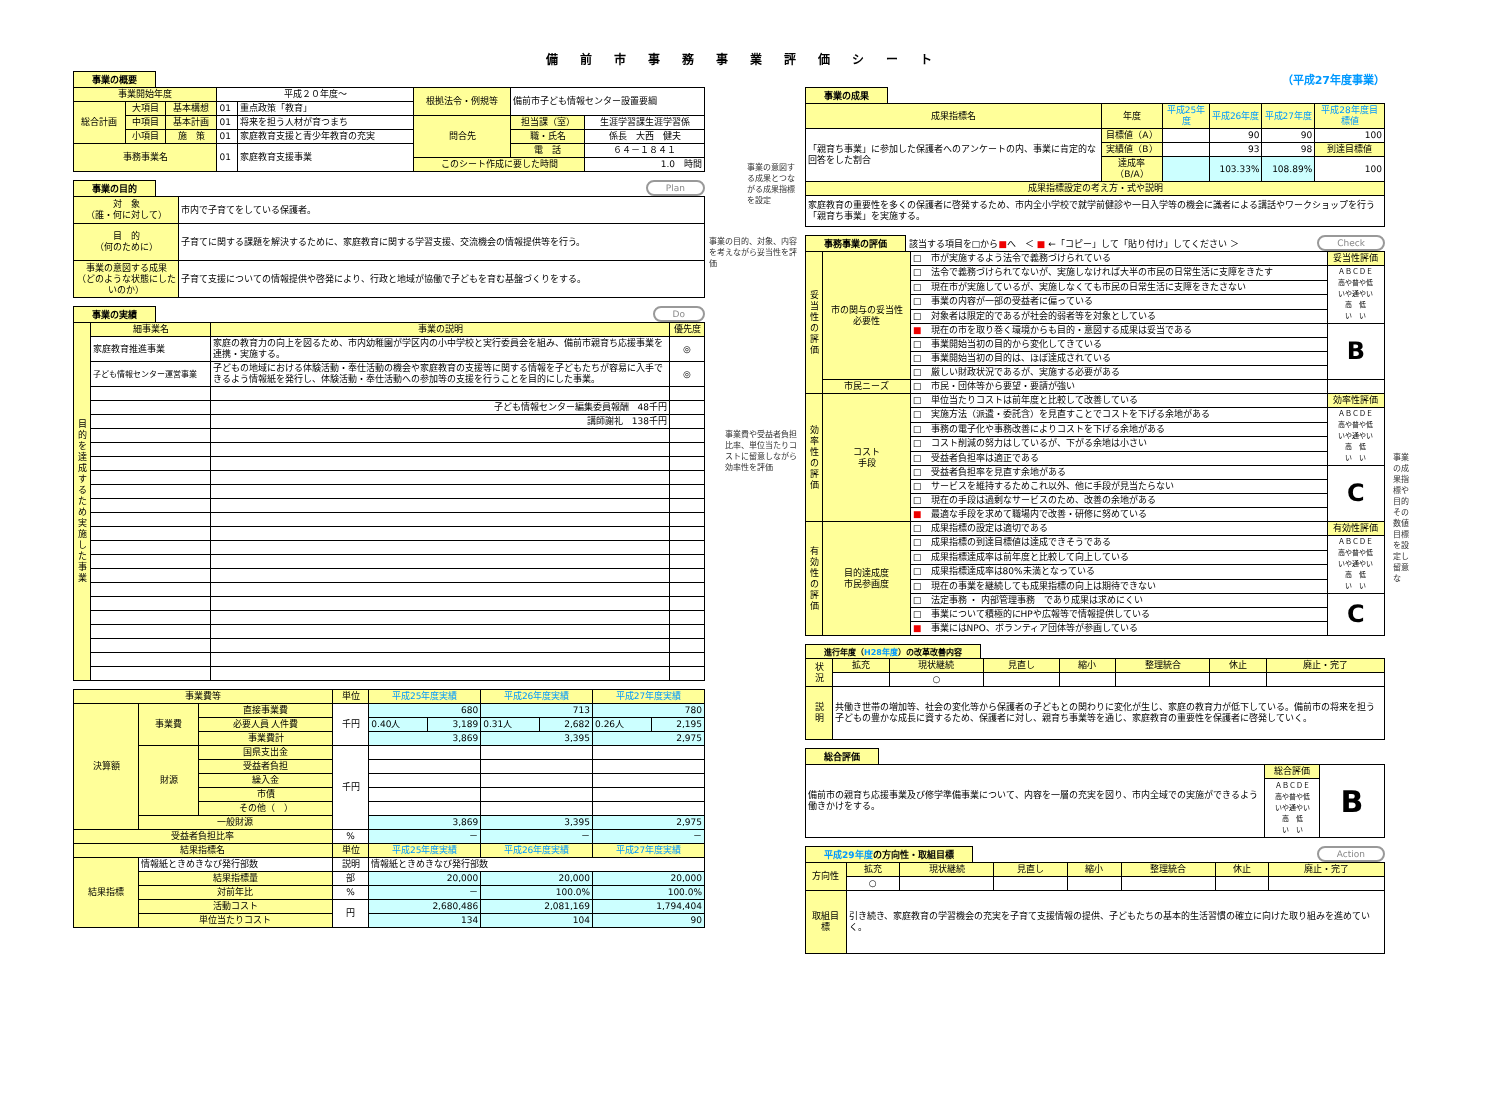備前市事務事業評価シート
事業の概要
| 事業開始年度 | | | 平成２０年度～ | | 根拠法令・例規等 | 備前市子ども情報センター設置要綱 | |
| 総合計画 | 大項目 | 基本構想 | 01 | 重点政策「教育」 | | | |
| | 中項目 | 基本計画 | 01 | 将来を担う人材が育つまち | 問合先 | 担当課（室） | 生涯学習課生涯学習係 |
| | 小項目 | 施 策 | 01 | 家庭教育支援と青少年教育の充実 | | 職・氏名 | 係長 大西 健夫 |
| 事務事業名 | | | 01 | 家庭教育支援事業 | | 電 話 | ６４－１８４１ |
| | | | | | このシート作成に要した時間 | | 1.0 時間 |
事業の目的 Plan
| 対 象 （誰・何に対して） | 市内で子育てをしている保護者。 |
| 目 的 （何のために） | 子育てに関する課題を解決するために、家庭教育に関する学習支援、交流機会の情報提供等を行う。 |
| 事業の意図する成果 （どのような状態にしたいのか） | 子育て支援についての情報提供や啓発により、行政と地域が協働で子どもを育む基盤づくりをする。 |
事業の実績 Do
| 目的を達成するため実施した事業 | 細事業名 | 事業の説明 | 優先度 |
| --- | --- | --- | --- |
| | 家庭教育推進事業 | 家庭の教育力の向上を図るため、市内幼稚園が学区内の小中学校と実行委員会を組み、備前市親育ち応援事業を連携・実施する。 | ◎ |
| | 子ども情報センター運営事業 | 子どもの地域における体験活動・奉仕活動の機会や家庭教育の支援等に関する情報を子どもたちが容易に入手できるよう情報紙を発行し、体験活動・奉仕活動への参加等の支援を行うことを目的にした事業。 | ◎ |
| | | 子ども情報センター編集委員報酬 48千円 | |
| | | 講師謝礼 138千円 | |
| 事業費等 | | | 単位 | 平成25年度実績 | | 平成26年度実績 | | 平成27年度実績 | |
| --- | --- | --- | --- | --- | --- | --- | --- | --- | --- |
| 決算額 | 事業費 | 直接事業費 | 千円 | 680 | | 713 | | 780 | |
| | | 必要人員 人件費 | | 0.40人 | 3,189 | 0.31人 | 2,682 | 0.26人 | 2,195 |
| | | 事業費計 | | 3,869 | | 3,395 | | 2,975 | |
| | 財源 | 国県支出金 | 千円 | | | | | | |
| | | 受益者負担 | | | | | | | |
| | | 繰入金 | | | | | | | |
| | | 市債 | | | | | | | |
| | | その他（ ） | | | | | | | |
| | 一般財源 | | | 3,869 | | 3,395 | | 2,975 | |
| 受益者負担比率 | | | % | － | | － | | － | |
| 結果指標名 | | | 単位 | 平成25年度実績 | | 平成26年度実績 | | 平成27年度実績 | |
| 結果指標 | 情報紙ときめきなび発行部数 | | 説明 | 情報紙ときめきなび発行部数 | | | | | |
| | 結果指標量 | | 部 | 20,000 | | 20,000 | | 20,000 | |
| | 対前年比 | | % | － | | 100.0% | | 100.0% | |
| | 活動コスト | | 円 | 2,680,486 | | 2,081,169 | | 1,794,404 | |
| | 単位当たりコスト | | | 134 | | 104 | | 90 | |
事業の意図する成果とつながる成果指標を設定
事業の目的、対象、内容を考えながら妥当性を評価
事業費や受益者負担比率、単位当たりコストに留意しながら効率性を評価
（平成27年度事業）
事業の成果
| 成果指標名 | 年度 | 平成25年度 | 平成26年度 | 平成27年度 | 平成28年度目標値 |
| --- | --- | --- | --- | --- | --- |
| 「親育ち事業」に参加した保護者へのアンケートの内、事業に肯定的な回答をした割合 | 目標値（A） | | 90 | 90 | 100 |
| | 実績値（B） | | 93 | 98 | 到達目標値 |
| | 達成率（B/A） | | 103.33% | 108.89% | 100 |
| 成果指標設定の考え方・式や説明 | | | | | |
| 家庭教育の重要性を多くの保護者に啓発するため、市内全小学校で就学前健診や一日入学等の機会に識者による講話やワークショップを行う「親育ち事業」を実施する。 | | | | | |
事務事業の評価
該当する項目を□から■へ　＜ ■ ←「コピー」して「貼り付け」してください ＞ Check
| 妥当性の評価 | 市の関与の妥当性 必要性 | □ 市が実施するよう法令で義務づけられている | 妥当性評価 |
| | | □ 法令で義務づけられてないが、実施しなければ大半の市民の日常生活に支障をきたす | ＡＢＣＤＥ 高や普や低 いや通やい 高 低 い い |
| | | □ 現在市が実施しているが、実施しなくても市民の日常生活に支障をきたさない | |
| | | □ 事業の内容が一部の受益者に偏っている | |
| | | □ 対象者は限定的であるが社会的弱者等を対象としている | |
| | | ■ 現在の市を取り巻く環境からも目的・意図する成果は妥当である | B |
| | | □ 事業開始当初の目的から変化してきている | |
| | | □ 事業開始当初の目的は、ほぼ達成されている | |
| | | □ 厳しい財政状況であるが、実施する必要がある | |
| | 市民ニーズ | □ 市民・団体等から要望・要請が強い | |
| 効率性の評価 | コスト 手段 | □ 単位当たりコストは前年度と比較して改善している | 効率性評価 |
| | | □ 実施方法（派遣・委託含）を見直すことでコストを下げる余地がある | ＡＢＣＤＥ 高や普や低 いや通やい 高 低 い い |
| | | □ 事務の電子化や事務改善によりコストを下げる余地がある | |
| | | □ コスト削減の努力はしているが、下がる余地は小さい | |
| | | □ 受益者負担率は適正である | |
| | | □ 受益者負担率を見直す余地がある | C |
| | | □ サービスを維持するためこれ以外、他に手段が見当たらない | |
| | | □ 現在の手段は過剰なサービスのため、改善の余地がある | |
| | | ■ 最適な手段を求めて職場内で改善・研修に努めている | |
| 有効性の評価 | 目的達成度 市民参画度 | □ 成果指標の設定は適切である | 有効性評価 |
| | | □ 成果指標の到達目標値は達成できそうである | ＡＢＣＤＥ 高や普や低 いや通やい 高 低 い い |
| | | □ 成果指標達成率は前年度と比較して向上している | |
| | | □ 成果指標達成率は80%未満となっている | |
| | | □ 現在の事業を継続しても成果指標の向上は期待できない | |
| | | □ 法定事務 ・ 内部管理事務 であり成果は求めにくい | C |
| | | □ 事業について積極的にHPや広報等で情報提供している | |
| | | ■ 事業にはNPO、ボランティア団体等が参画している | |
進行年度（H28年度）の改革改善内容
| 状 況 | 拡充 | 現状継続 | 見直し | 縮小 | 整理統合 | 休止 | 廃止・完了 |
| --- | --- | --- | --- | --- | --- | --- | --- |
| | | ○ | | | | | |
| 説 明 | 共働き世帯の増加等、社会の変化等から保護者の子どもとの関わりに変化が生じ、家庭の教育力が低下している。備前市の将来を担う子どもの豊かな成長に資するため、保護者に対し、親育ち事業等を通じ、家庭教育の重要性を保護者に啓発していく。 | | | | | | |
総合評価
| 備前市の親育ち応援事業及び修学準備事業について、内容を一層の充実を図り、市内全域での実施ができるよう働きかけをする。 | 総合評価 | B |
| | ＡＢＣＤＥ 高や普や低 いや通やい 高 低 い い | |
平成29年度の方向性・取組目標 Action
| 方向性 | 拡充 | 現状継続 | 見直し | 縮小 | 整理統合 | 休止 | 廃止・完了 |
| --- | --- | --- | --- | --- | --- | --- | --- |
| | ○ | | | | | | |
| 取組目標 | 引き続き、家庭教育の学習機会の充実を子育て支援情報の提供、子どもたちの基本的生活習慣の確立に向けた取り組みを進めていく。 | | | | | | |
事業の成果指標や目的その数値目標を設定し留意な